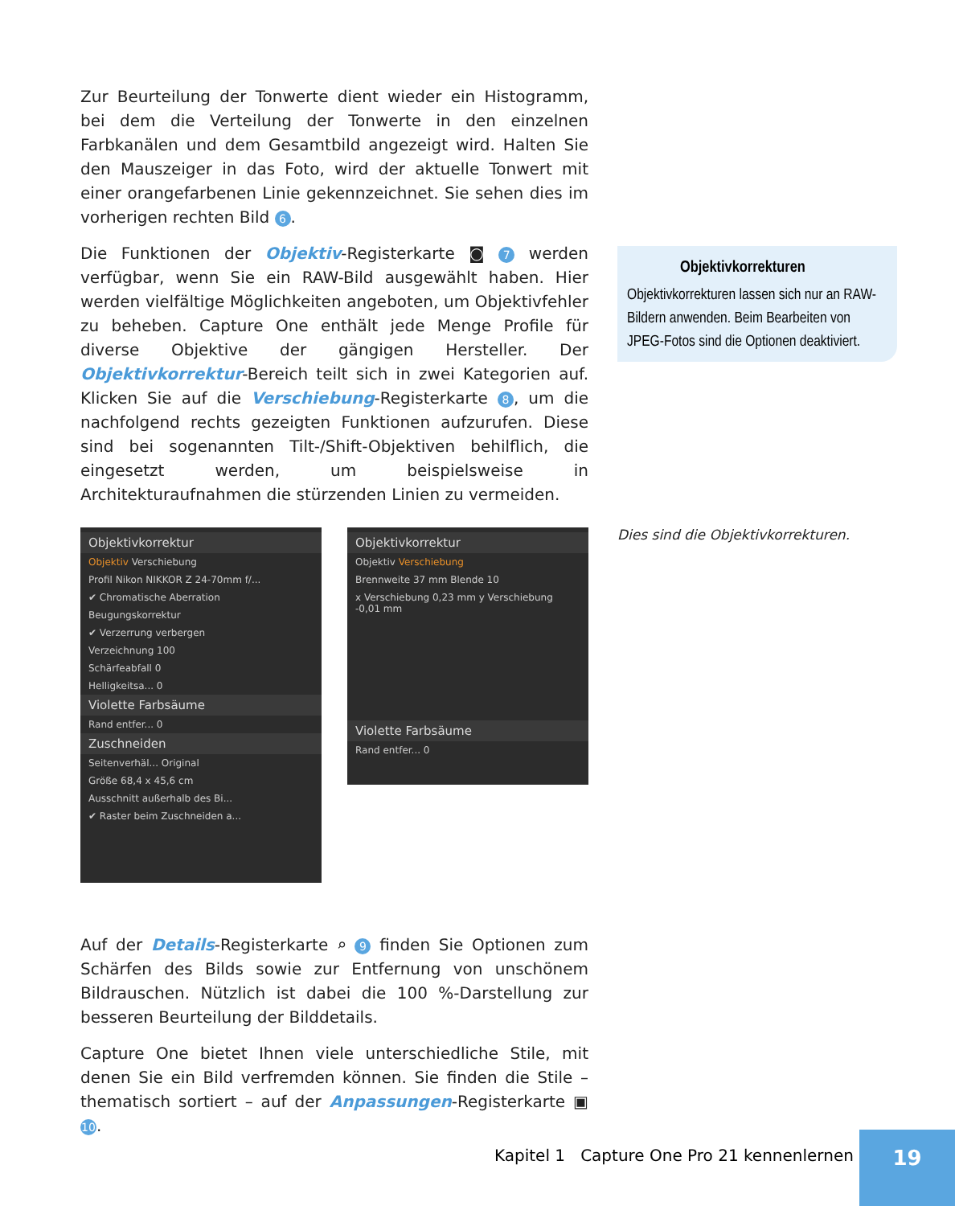Zur Beurteilung der Tonwerte dient wieder ein Histogramm, bei dem die Verteilung der Tonwerte in den einzelnen Farbkanälen und dem Gesamtbild angezeigt wird. Halten Sie den Mauszeiger in das Foto, wird der aktuelle Tonwert mit einer orangefarbenen Linie gekennzeichnet. Sie sehen dies im vorherigen rechten Bild 6.
Die Funktionen der Objektiv-Registerkarte ◙ 7 werden verfügbar, wenn Sie ein RAW-Bild ausgewählt haben. Hier werden vielfältige Möglichkeiten angeboten, um Objektivfehler zu beheben. Capture One enthält jede Menge Profile für diverse Objektive der gängigen Hersteller. Der Objektivkorrektur-Bereich teilt sich in zwei Kategorien auf. Klicken Sie auf die Verschiebung-Registerkarte 8, um die nachfolgend rechts gezeigten Funktionen aufzurufen. Diese sind bei sogenannten Tilt-/Shift-Objektiven behilflich, die eingesetzt werden, um beispielsweise in Architekturaufnahmen die stürzenden Linien zu vermeiden.
Auf der Details-Registerkarte ⌕ 9 finden Sie Optionen zum Schärfen des Bilds sowie zur Entfernung von unschönem Bildrauschen. Nützlich ist dabei die 100 %-Darstellung zur besseren Beurteilung der Bilddetails.
Capture One bietet Ihnen viele unterschiedliche Stile, mit denen Sie ein Bild verfremden können. Sie finden die Stile – thematisch sortiert – auf der Anpassungen-Registerkarte ▣ 10.
Objektivkorrekturen
Objektivkorrekturen lassen sich nur an RAW-Bildern anwenden. Beim Bearbeiten von JPEG-Fotos sind die Optionen deaktiviert.
Dies sind die Objektivkorrekturen.
Objektivkorrektur
Objektiv Verschiebung
Profil Nikon NIKKOR Z 24-70mm f/...
✔ Chromatische Aberration
Beugungskorrektur
✔ Verzerrung verbergen
Verzeichnung 100
Schärfeabfall 0
Helligkeitsa... 0
Violette Farbsäume
Rand entfer... 0
Zuschneiden
Seitenverhäl... Original
Größe 68,4 x 45,6 cm
Ausschnitt außerhalb des Bi...
✔ Raster beim Zuschneiden a...
Objektivkorrektur
Objektiv Verschiebung
Brennweite 37 mm Blende 10
x Verschiebung 0,23 mm y Verschiebung -0,01 mm
Violette Farbsäume
Rand entfer... 0
Kapitel 1 Capture One Pro 21 kennenlernen
19